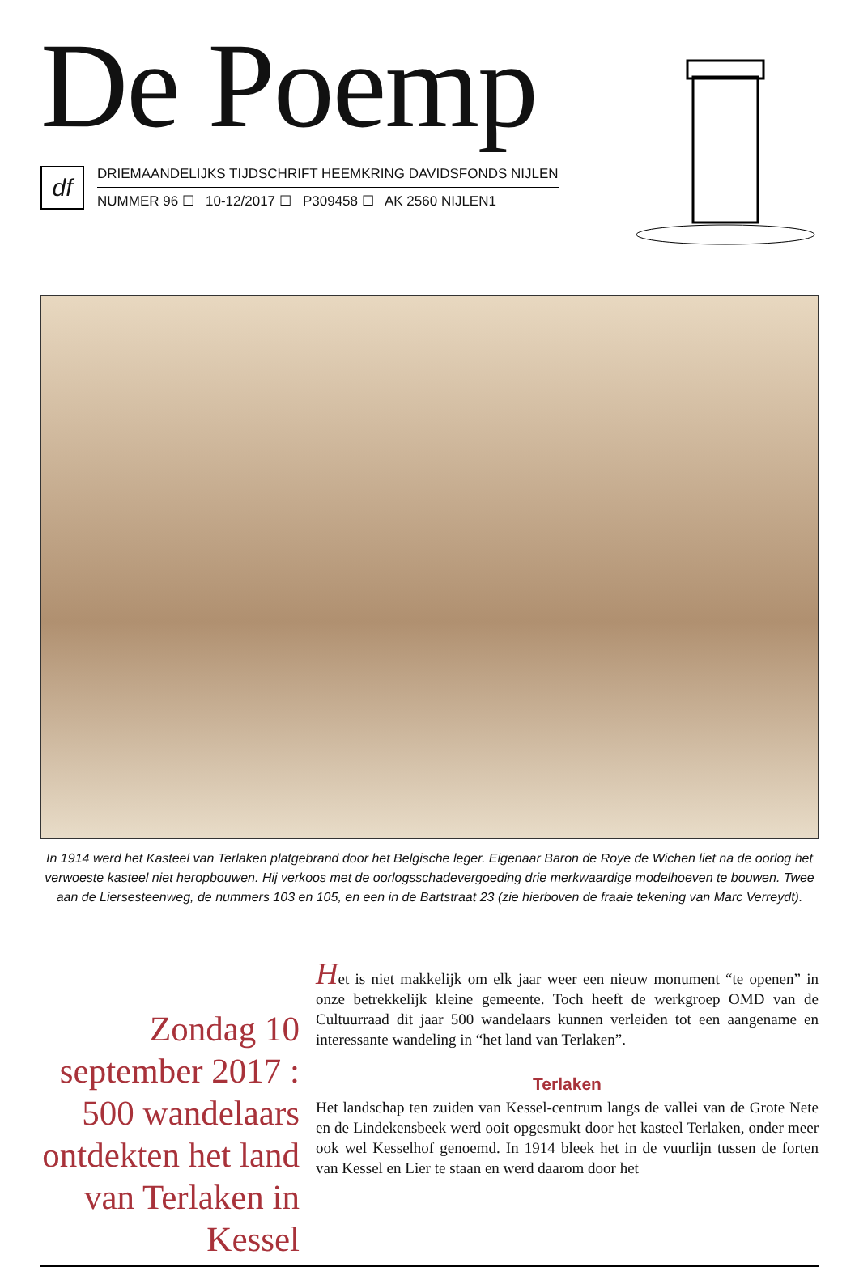De Poemp
df
DRIEMAANDELIJKS TIJDSCHRIFT HEEMKRING DAVIDSFONDS NIJLEN
NUMMER 96 ☐ 10-12/2017 ☐ P309458 ☐ AK 2560 NIJLEN1
In 1914 werd het Kasteel van Terlaken platgebrand door het Belgische leger. Eigenaar Baron de Roye de Wichen liet na de oorlog het verwoeste kasteel niet heropbouwen. Hij verkoos met de oorlogsschadevergoeding drie merkwaardige modelhoeven te bouwen. Twee aan de Liersesteenweg, de nummers 103 en 105, en een in de Bartstraat 23 (zie hierboven de fraaie tekening van Marc Verreydt).
Zondag 10 september 2017 : 500 wandelaars ontdekten het land van Terlaken in Kessel
Het is niet makkelijk om elk jaar weer een nieuw monument “te openen” in onze betrekkelijk kleine gemeente. Toch heeft de werkgroep OMD van de Cultuurraad dit jaar 500 wandelaars kunnen verleiden tot een aangename en interessante wandeling in “het land van Terlaken”.
Terlaken
Het landschap ten zuiden van Kessel-centrum langs de vallei van de Grote Nete en de Lindekensbeek werd ooit opgesmukt door het kasteel Terlaken, onder meer ook wel Kesselhof genoemd. In 1914 bleek het in de vuurlijn tussen de forten van Kessel en Lier te staan en werd daarom door het